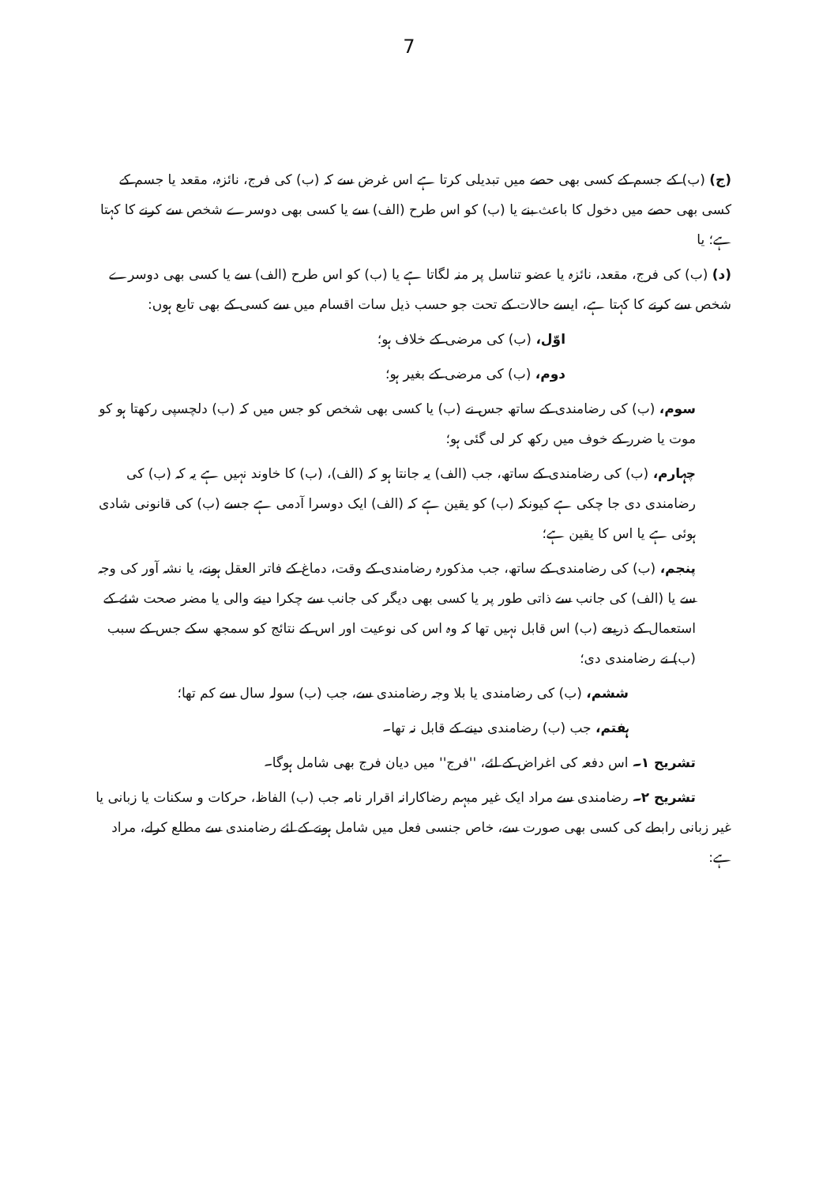7
(ج) (ب) کے جسم کے کسی بھی حصے میں تبدیلی کرتا ہے اس غرض سے کہ (ب) کی فرج، نائزہ، مقعد یا جسم کے کسی بھی حصے میں دخول کا باعث بنے یا (ب) کو اس طرح (الف) سے یا کسی بھی دوسرے شخص سے کرنے کا کہتا ہے؛ یا
(د) (ب) کی فرج، مقعد، نائزہ یا عضو تناسل پر منہ لگاتا ہے یا (ب) کو اس طرح (الف) سے یا کسی بھی دوسرے شخص سے کرنے کا کہتا ہے، ایسے حالات کے تحت جو حسب ذیل سات اقسام میں سے کسی کے بھی تابع ہوں:
اوّل، (ب) کی مرضی کے خلاف ہو؛
دوم، (ب) کی مرضی کے بغیر ہو؛
سوم، (ب) کی رضامندی کے ساتھ جس نے (ب) یا کسی بھی شخص کو جس میں کہ (ب) دلچسپی رکھتا ہو کو موت یا ضرر کے خوف میں رکھ کر لی گئی ہو؛
چہارم، (ب) کی رضامندی کے ساتھ، جب (الف) یہ جانتا ہو کہ (الف)، (ب) کا خاوند نہیں ہے یہ کہ (ب) کی رضامندی دی جا چکی ہے کیونکہ (ب) کو یقین ہے کہ (الف) ایک دوسرا آدمی ہے جسے (ب) کی قانونی شادی ہوئی ہے یا اس کا یقین ہے؛
پنجم، (ب) کی رضامندی کے ساتھ، جب مذکورہ رضامندی کے وقت، دماغ کے فاتر العقل ہونے، یا نشہ آور کی وجہ سے یا (الف) کی جانب سے ذاتی طور پر یا کسی بھی دیگر کی جانب سے چکرا دینے والی یا مضر صحت شئے کے استعمال کے ذریعے (ب) اس قابل نہیں تھا کہ وہ اس کی نوعیت اور اس کے نتائج کو سمجھ سکے جس کے سبب (ب) نے رضامندی دی؛
ششم، (ب) کی رضامندی یا بلا وجہ رضامندی سے، جب (ب) سولہ سال سے کم تھا؛
ہفتم، جب (ب) رضامندی دینے کے قابل نہ تھا۔
تشریح ۱۔ اس دفعہ کی اغراض کے لئے، ''فرج'' میں دیان فرج بھی شامل ہوگا۔
تشریح ۲۔ رضامندی سے مراد ایک غیر مبہم رضاکارانہ اقرار نامہ جب (ب) الفاظ، حرکات و سکنات یا زبانی یا غیر زبانی رابطے کی کسی بھی صورت سے، خاص جنسی فعل میں شامل ہونے کے لئے رضامندی سے مطلع کرلے، مراد ہے: